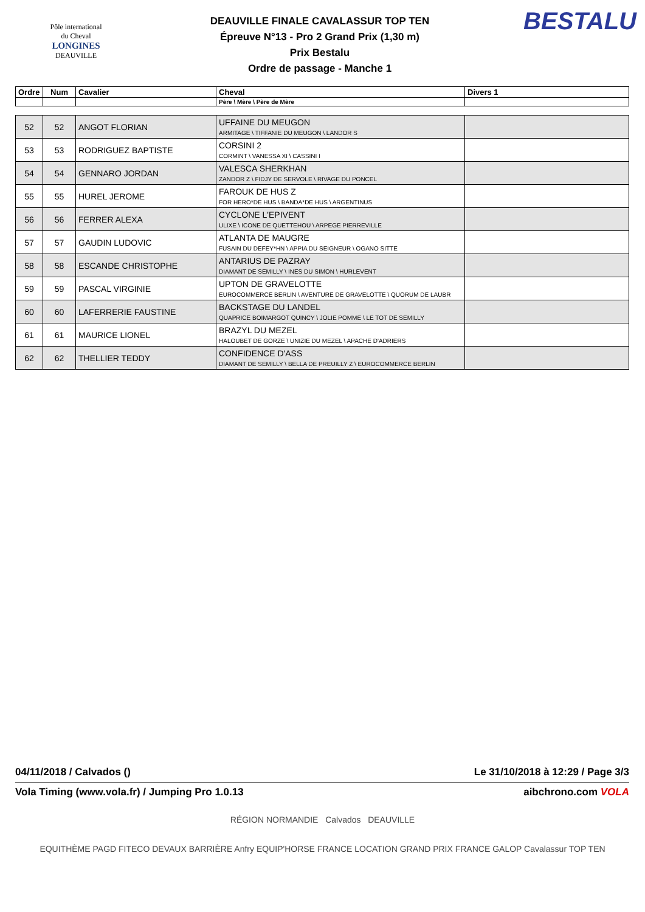Pôle international
du Cheval
LONGINES
DEAUVILLE
DEAUVILLE FINALE CAVALASSUR TOP TEN
Épreuve N°13 - Pro 2 Grand Prix (1,30 m)
Prix Bestalu
Ordre de passage - Manche 1
BESTALU
| Ordre | Num | Cavalier | Cheval | Divers 1 |
| --- | --- | --- | --- | --- |
| | | | Père \ Mère \ Père de Mère | |
| 52 | 52 | ANGOT FLORIAN | UFFAINE DU MEUGON ARMITAGE \ TIFFANIE DU MEUGON \ LANDOR S | |
| 53 | 53 | RODRIGUEZ BAPTISTE | CORSINI 2 CORMINT \ VANESSA XI \ CASSINI I | |
| 54 | 54 | GENNARO JORDAN | VALESCA SHERKHAN ZANDOR Z \ FIDJY DE SERVOLE \ RIVAGE DU PONCEL | |
| 55 | 55 | HUREL JEROME | FAROUK DE HUS Z FOR HERO*DE HUS \ BANDA*DE HUS \ ARGENTINUS | |
| 56 | 56 | FERRER ALEXA | CYCLONE L'EPIVENT ULIXE \ ICONE DE QUETTEHOU \ ARPEGE PIERREVILLE | |
| 57 | 57 | GAUDIN LUDOVIC | ATLANTA DE MAUGRE FUSAIN DU DEFEY*HN \ APPIA DU SEIGNEUR \ OGANO SITTE | |
| 58 | 58 | ESCANDE CHRISTOPHE | ANTARIUS DE PAZRAY DIAMANT DE SEMILLY \ INES DU SIMON \ HURLEVENT | |
| 59 | 59 | PASCAL VIRGINIE | UPTON DE GRAVELOTTE EUROCOMMERCE BERLIN \ AVENTURE DE GRAVELOTTE \ QUORUM DE LAUBR | |
| 60 | 60 | LAFERRERIE FAUSTINE | BACKSTAGE DU LANDEL QUAPRICE BOIMARGOT QUINCY \ JOLIE POMME \ LE TOT DE SEMILLY | |
| 61 | 61 | MAURICE LIONEL | BRAZYL DU MEZEL HALOUBET DE GORZE \ UNIZIE DU MEZEL \ APACHE D'ADRIERS | |
| 62 | 62 | THELLIER TEDDY | CONFIDENCE D'ASS DIAMANT DE SEMILLY \ BELLA DE PREUILLY Z \ EUROCOMMERCE BERLIN | |
04/11/2018 / Calvados () Le 31/10/2018 à 12:29 / Page 3/3
Vola Timing (www.vola.fr) / Jumping Pro 1.0.13 aibchrono.com VOLA
RÉGION NORMANDIE Calvados DEAUVILLE
EQUITHÈME PAGD FITECO DEVAUX BARRIÈRE Anfry EQUIP'HORSE FRANCE LOCATION GRAND PRIX FRANCE GALOP Cavalassur TOP TEN